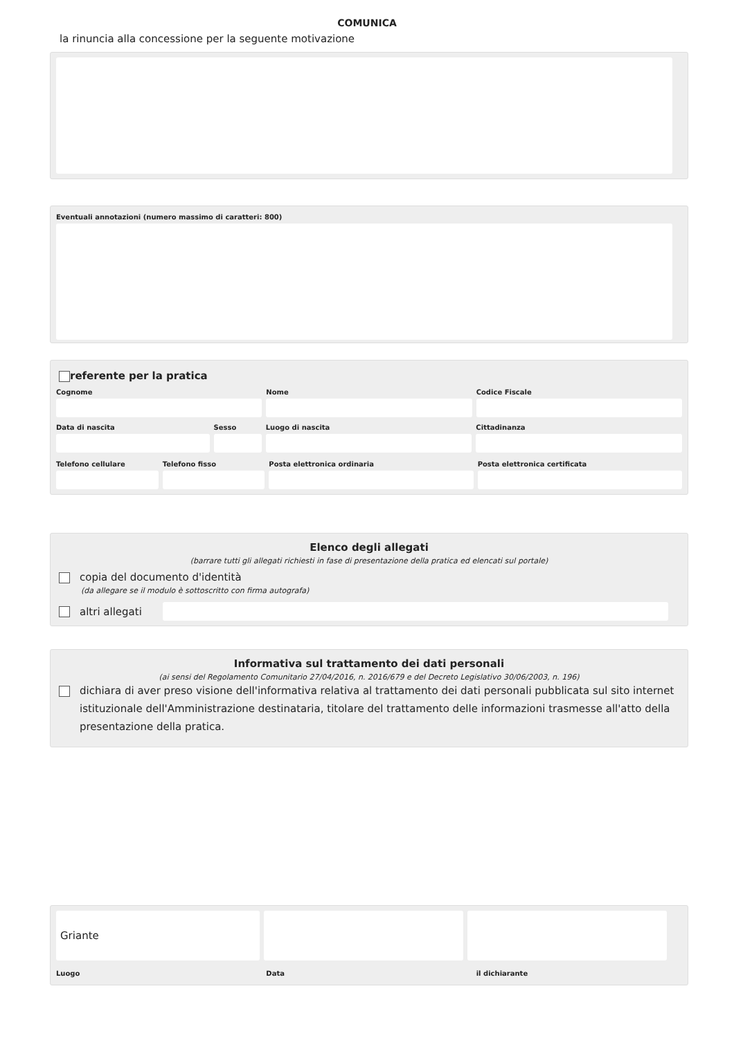COMUNICA
la rinuncia alla concessione per la seguente motivazione
Eventuali annotazioni (numero massimo di caratteri: 800)
referente per la pratica
Cognome Nome Codice Fiscale
Data di nascita Sesso Luogo di nascita Cittadinanza
Telefono cellulare Telefono fisso Posta elettronica ordinaria Posta elettronica certificata
Elenco degli allegati
(barrare tutti gli allegati richiesti in fase di presentazione della pratica ed elencati sul portale)
copia del documento d'identità
(da allegare se il modulo è sottoscritto con firma autografa)
altri allegati
Informativa sul trattamento dei dati personali
(ai sensi del Regolamento Comunitario 27/04/2016, n. 2016/679 e del Decreto Legislativo 30/06/2003, n. 196)
dichiara di aver preso visione dell'informativa relativa al trattamento dei dati personali pubblicata sul sito internet istituzionale dell'Amministrazione destinataria, titolare del trattamento delle informazioni trasmesse all'atto della presentazione della pratica.
Griante
Luogo Data il dichiarante